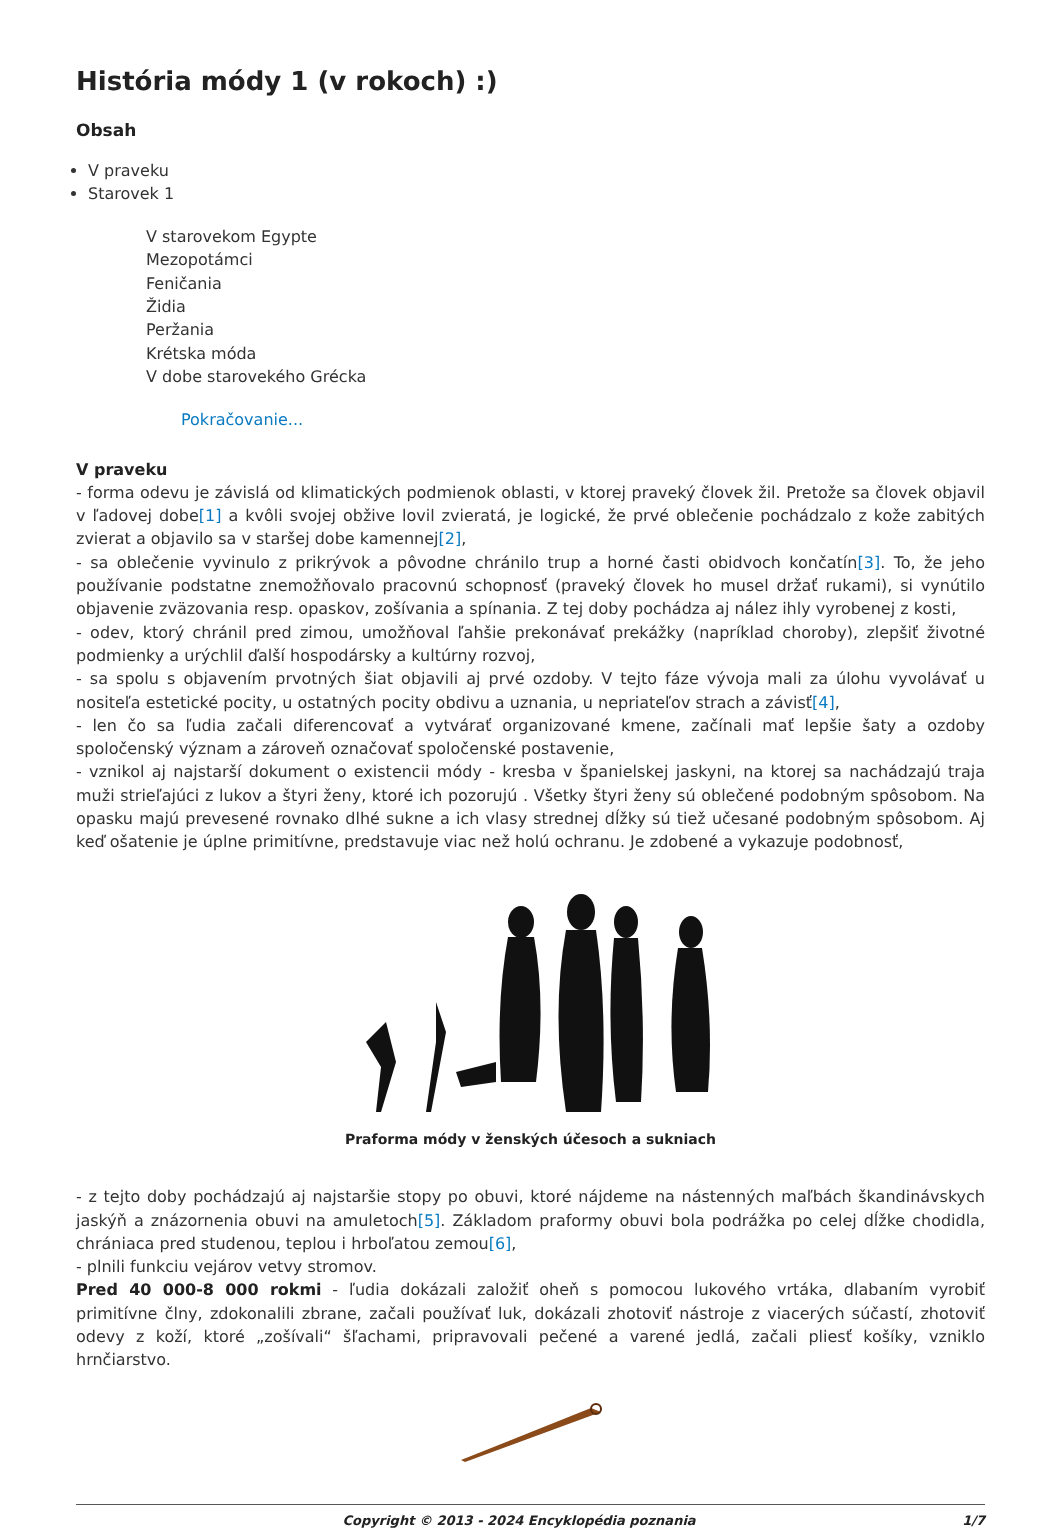História módy 1 (v rokoch) :)
Obsah
V praveku
Starovek 1
V starovekom Egypte
Mezopotámci
Feničania
Židia
Peržania
Krétska móda
V dobe starovekého Grécka
Pokračovanie...
V praveku
- forma odevu je závislá od klimatických podmienok oblasti, v ktorej praveký človek žil. Pretože sa človek objavil v ľadovej dobe[1] a kvôli svojej obžive lovil zvieratá, je logické, že prvé oblečenie pochádzalo z kože zabitých zvierat a objavilo sa v staršej dobe kamennej[2],
- sa oblečenie vyvinulo z prikrývok a pôvodne chránilo trup a horné časti obidvoch končatín[3]. To, že jeho používanie podstatne znemožňovalo pracovnú schopnosť (praveký človek ho musel držať rukami), si vynútilo objavenie zväzovania resp. opaskov, zošívania a spínania. Z tej doby pochádza aj nález ihly vyrobenej z kosti,
- odev, ktorý chránil pred zimou, umožňoval ľahšie prekonávať prekážky (napríklad choroby), zlepšiť životné podmienky a urýchlil ďalší hospodársky a kultúrny rozvoj,
- sa spolu s objavením prvotných šiat objavili aj prvé ozdoby. V tejto fáze vývoja mali za úlohu vyvolávať u nositeľa estetické pocity, u ostatných pocity obdivu a uznania, u nepriateľov strach a závisť[4],
- len čo sa ľudia začali diferencovať a vytvárať organizované kmene, začínali mať lepšie šaty a ozdoby spoločenský význam a zároveň označovať spoločenské postavenie,
- vznikol aj najstarší dokument o existencii módy - kresba v španielskej jaskyni, na ktorej sa nachádzajú traja muži strieľajúci z lukov a štyri ženy, ktoré ich pozorujú . Všetky štyri ženy sú oblečené podobným spôsobom. Na opasku majú prevesené rovnako dlhé sukne a ich vlasy strednej dĺžky sú tiež učesané podobným spôsobom. Aj keď ošatenie je úplne primitívne, predstavuje viac než holú ochranu. Je zdobené a vykazuje podobnosť,
Praforma módy v ženských účesoch a sukniach
- z tejto doby pochádzajú aj najstaršie stopy po obuvi, ktoré nájdeme na nástenných maľbách škandinávskych jaskýň a znázornenia obuvi na amuletoch[5]. Základom praformy obuvi bola podrážka po celej dĺžke chodidla, chrániaca pred studenou, teplou i hrboľatou zemou[6],
- plnili funkciu vejárov vetvy stromov.
Pred 40 000-8 000 rokmi - ľudia dokázali založiť oheň s pomocou lukového vrtáka, dlabaním vyrobiť primitívne člny, zdokonalili zbrane, začali používať luk, dokázali zhotoviť nástroje z viacerých súčastí, zhotoviť odevy z koží, ktoré „zošívali“ šľachami, pripravovali pečené a varené jedlá, začali pliesť košíky, vzniklo hrnčiarstvo.
Copyright © 2013 - 2024 Encyklopédia poznania 1/7